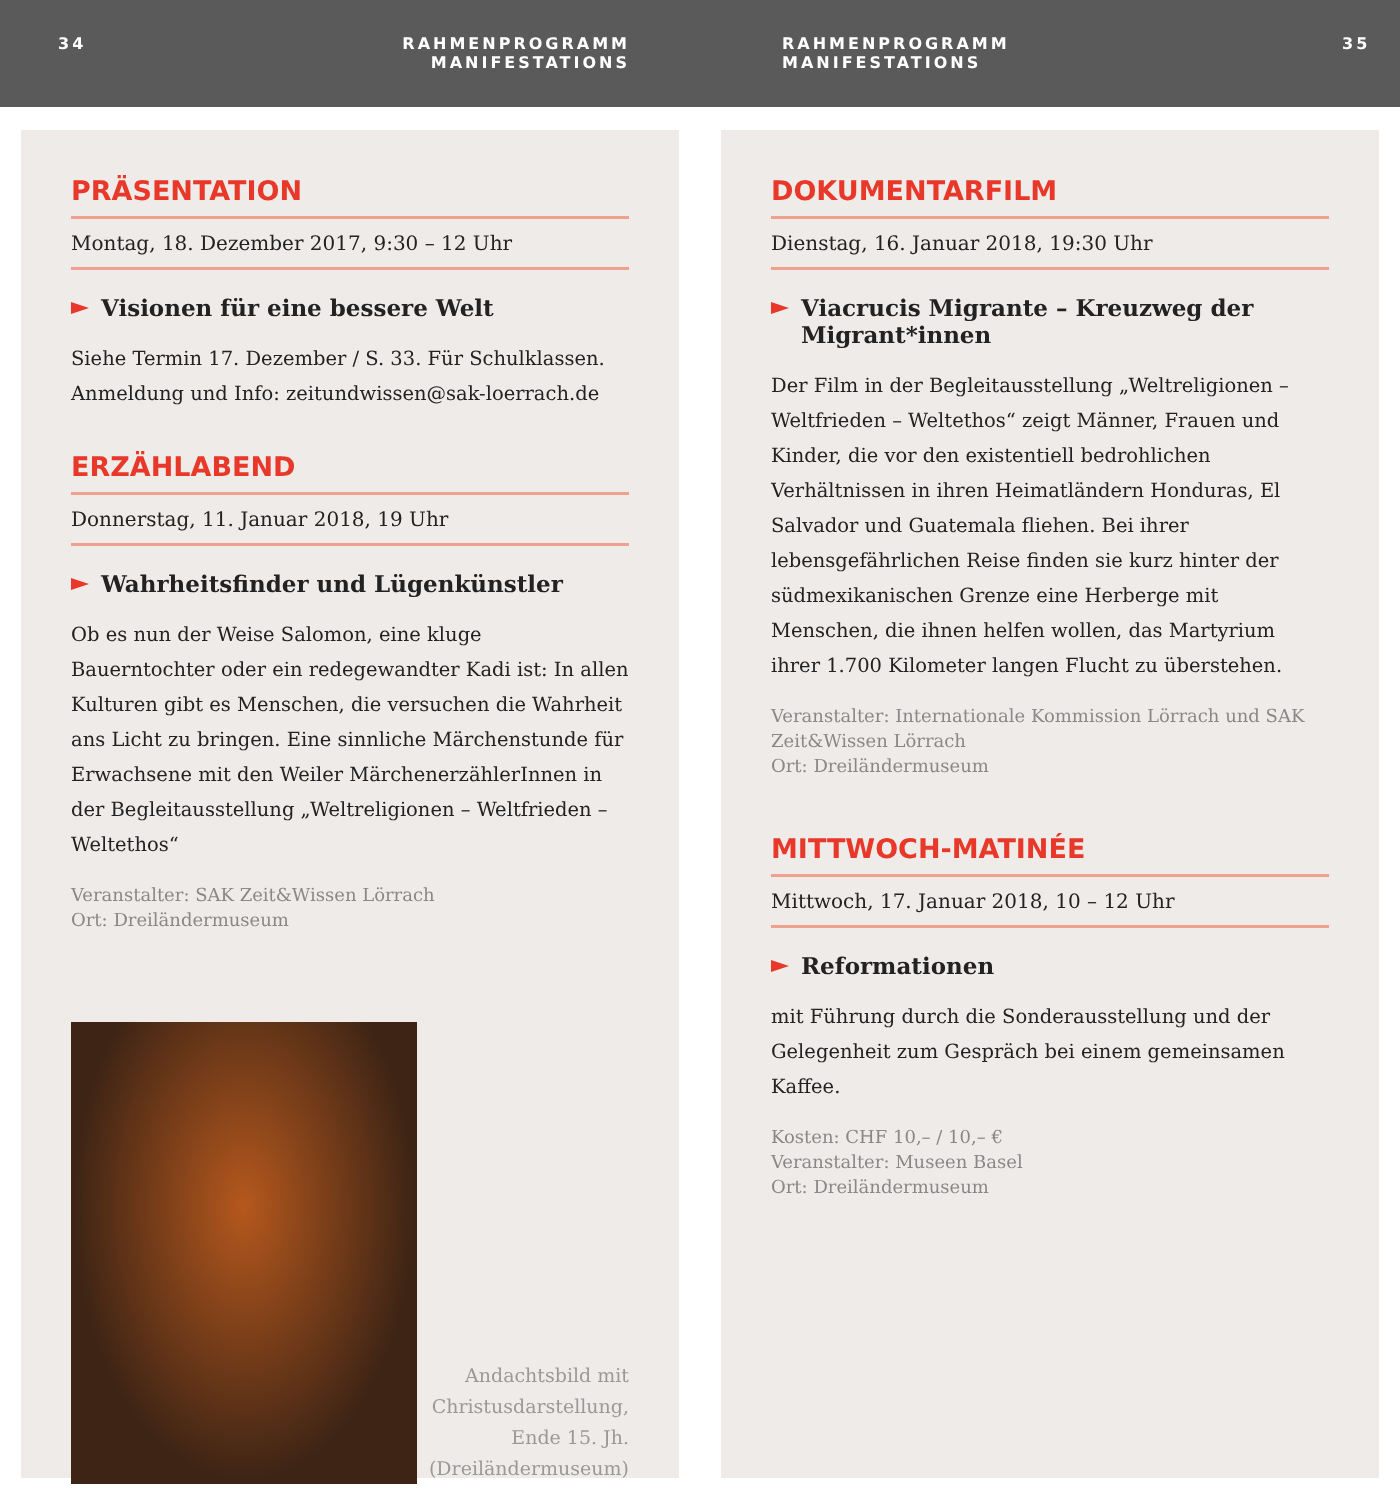34 RAHMENPROGRAMM
MANIFESTATIONS
RAHMENPROGRAMM
MANIFESTATIONS
35
PRÄSENTATION
Montag, 18. Dezember 2017, 9:30 – 12 Uhr
Visionen für eine bessere Welt
Siehe Termin 17. Dezember / S. 33. Für Schulklassen. Anmeldung und Info: zeitundwissen@sak-loerrach.de
ERZÄHLABEND
Donnerstag, 11. Januar 2018, 19 Uhr
Wahrheitsfinder und Lügenkünstler
Ob es nun der Weise Salomon, eine kluge Bauerntochter oder ein redegewandter Kadi ist: In allen Kulturen gibt es Menschen, die versuchen die Wahrheit ans Licht zu bringen. Eine sinnliche Märchenstunde für Erwachsene mit den Weiler MärchenerzählerInnen in der Begleitausstellung „Weltreligionen – Weltfrieden – Weltethos“
Veranstalter: SAK Zeit&Wissen Lörrach
Ort: Dreiländermuseum
Andachtsbild mit
Christusdarstellung,
Ende 15. Jh.
(Dreiländermuseum)
DOKUMENTARFILM
Dienstag, 16. Januar 2018, 19:30 Uhr
Viacrucis Migrante – Kreuzweg der Migrant*innen
Der Film in der Begleitausstellung „Weltreligionen – Weltfrieden – Weltethos“ zeigt Männer, Frauen und Kinder, die vor den existentiell bedrohlichen Verhältnissen in ihren Heimatländern Honduras, El Salvador und Guatemala fliehen. Bei ihrer lebensgefährlichen Reise finden sie kurz hinter der südmexikanischen Grenze eine Herberge mit Menschen, die ihnen helfen wollen, das Martyrium ihrer 1.700 Kilometer langen Flucht zu überstehen.
Veranstalter: Internationale Kommission Lörrach und SAK Zeit&Wissen Lörrach
Ort: Dreiländermuseum
MITTWOCH-MATINÉE
Mittwoch, 17. Januar 2018, 10 – 12 Uhr
Reformationen
mit Führung durch die Sonderausstellung und der Gelegenheit zum Gespräch bei einem gemeinsamen Kaffee.
Kosten: CHF 10,– / 10,– €
Veranstalter: Museen Basel
Ort: Dreiländermuseum